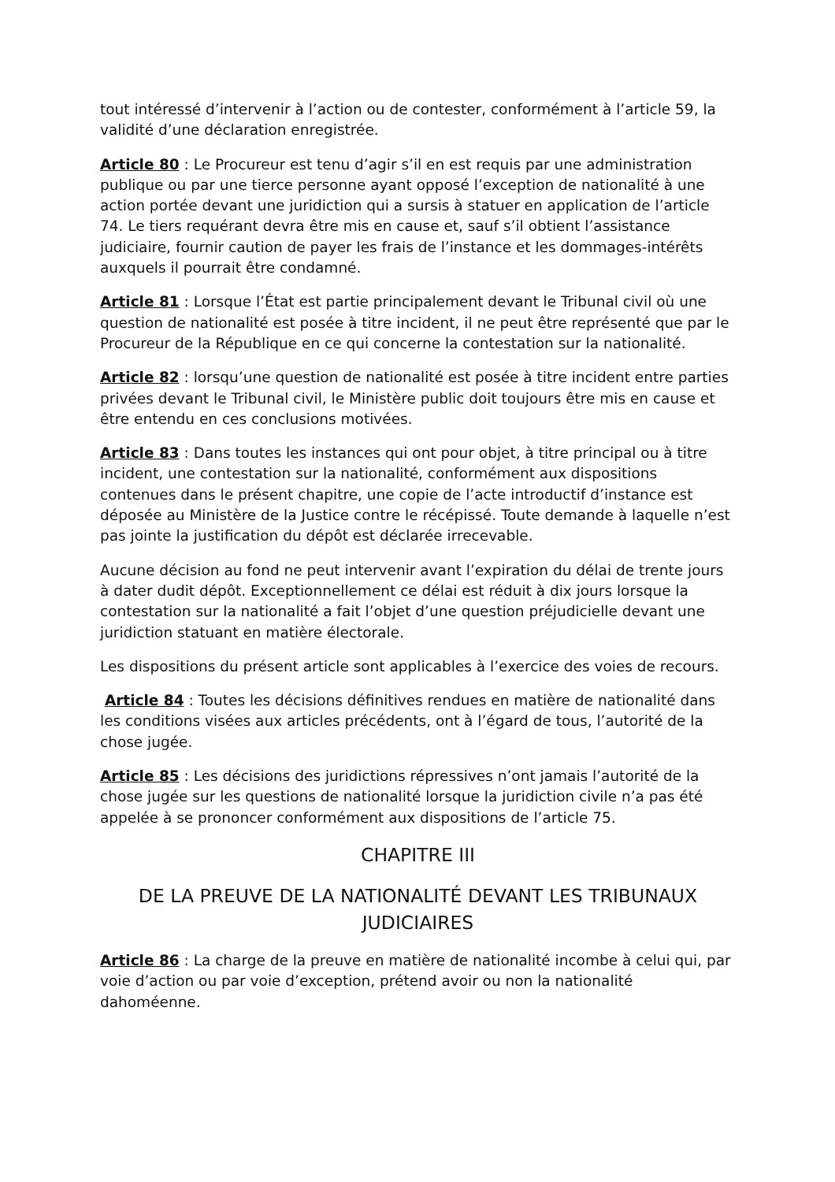tout intéressé d’intervenir à l’action ou de contester, conformément à l’article 59, la validité d’une déclaration enregistrée.
Article 80 : Le Procureur est tenu d’agir s’il en est requis par une administration publique ou par une tierce personne ayant opposé l’exception de nationalité à une action portée devant une juridiction qui a sursis à statuer en application de l’article 74. Le tiers requérant devra être mis en cause et, sauf s’il obtient l’assistance judiciaire, fournir caution de payer les frais de l’instance et les dommages-intérêts auxquels il pourrait être condamné.
Article 81 : Lorsque l’État est partie principalement devant le Tribunal civil où une question de nationalité est posée à titre incident, il ne peut être représenté que par le Procureur de la République en ce qui concerne la contestation sur la nationalité.
Article 82 : lorsqu’une question de nationalité est posée à titre incident entre parties privées devant le Tribunal civil, le Ministère public doit toujours être mis en cause et être entendu en ces conclusions motivées.
Article 83 : Dans toutes les instances qui ont pour objet, à titre principal ou à titre incident, une contestation sur la nationalité, conformément aux dispositions contenues dans le présent chapitre, une copie de l’acte introductif d’instance est déposée au Ministère de la Justice contre le récépissé. Toute demande à laquelle n’est pas jointe la justification du dépôt est déclarée irrecevable.
Aucune décision au fond ne peut intervenir avant l’expiration du délai de trente jours à dater dudit dépôt. Exceptionnellement ce délai est réduit à dix jours lorsque la contestation sur la nationalité a fait l’objet d’une question préjudicielle devant une juridiction statuant en matière électorale.
Les dispositions du présent article sont applicables à l’exercice des voies de recours.
Article 84 : Toutes les décisions définitives rendues en matière de nationalité dans les conditions visées aux articles précédents, ont à l’égard de tous, l’autorité de la chose jugée.
Article 85 : Les décisions des juridictions répressives n’ont jamais l’autorité de la chose jugée sur les questions de nationalité lorsque la juridiction civile n’a pas été appelée à se prononcer conformément aux dispositions de l’article 75.
CHAPITRE III
DE LA PREUVE DE LA NATIONALITÉ DEVANT LES TRIBUNAUX JUDICIAIRES
Article 86 : La charge de la preuve en matière de nationalité incombe à celui qui, par voie d’action ou par voie d’exception, prétend avoir ou non la nationalité dahoméenne.